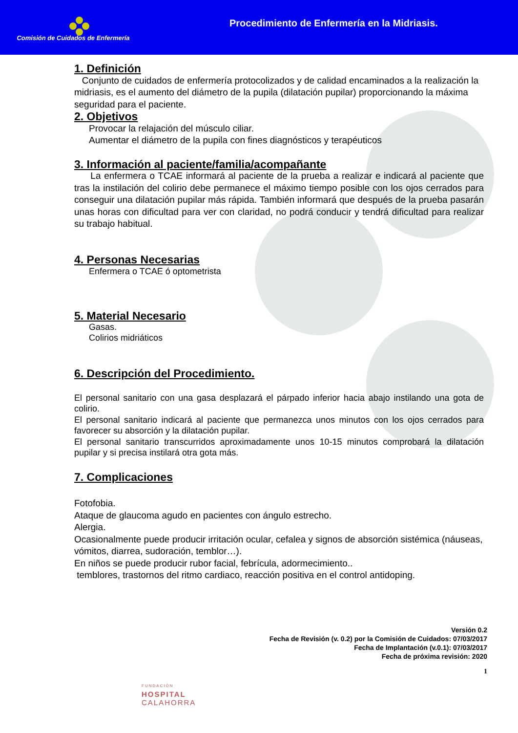Comisión de Cuidados de Enfermería
Procedimiento de Enfermería en la Midriasis.
1. Definición
Conjunto de cuidados de enfermería protocolizados y de calidad encaminados a la realización la midriasis, es el aumento del diámetro de la pupila (dilatación pupilar) proporcionando la máxima seguridad para el paciente.
2. Objetivos
Provocar la relajación del músculo ciliar.
Aumentar el diámetro de la pupila con fines diagnósticos y terapéuticos
3. Información al paciente/familia/acompañante
La enfermera o TCAE informará al paciente de la prueba a realizar e indicará al paciente que tras la instilación del colirio debe permanece el máximo tiempo posible con los ojos cerrados para conseguir una dilatación pupilar más rápida. También informará que después de la prueba pasarán unas horas con dificultad para ver con claridad, no podrá conducir y tendrá dificultad para realizar su trabajo habitual.
4. Personas Necesarias
Enfermera o TCAE ó optometrista
5. Material Necesario
Gasas.
Colirios midriáticos
6. Descripción del Procedimiento.
El personal sanitario con una gasa desplazará el párpado inferior hacia abajo instilando una gota de colirio.
El personal sanitario indicará al paciente que permanezca unos minutos con los ojos cerrados para favorecer su absorción y la dilatación pupilar.
El personal sanitario transcurridos aproximadamente unos 10-15 minutos comprobará la dilatación pupilar y si precisa instilará otra gota más.
7. Complicaciones
Fotofobia.
Ataque de glaucoma agudo en pacientes con ángulo estrecho.
Alergia.
Ocasionalmente puede producir irritación ocular, cefalea y signos de absorción sistémica (náuseas, vómitos, diarrea, sudoración, temblor…).
En niños se puede producir rubor facial, febrícula, adormecimiento..
temblores, trastornos del ritmo cardiaco, reacción positiva en el control antidoping.
Versión 0.2
Fecha de Revisión (v. 0.2) por la Comisión de Cuidados: 07/03/2017
Fecha de Implantación (v.0.1): 07/03/2017
Fecha de próxima revisión: 2020
1
FUNDACIÓN
HOSPITAL
CALAHORRA